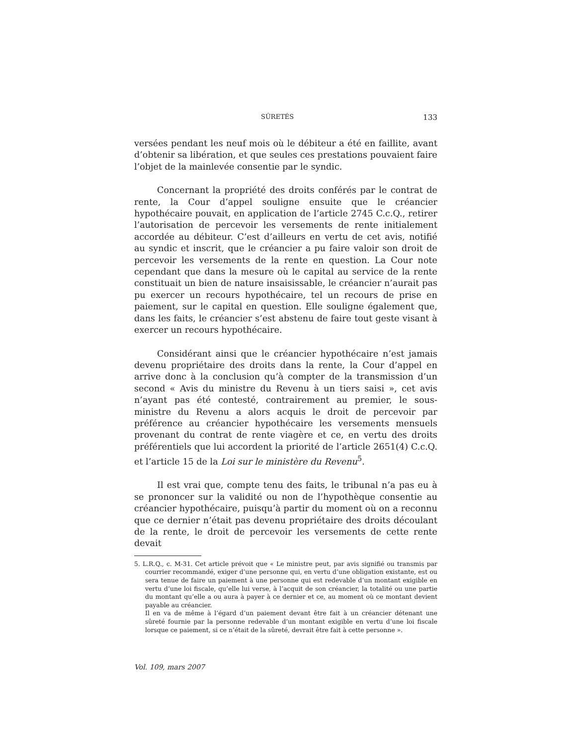SÛRETÉS 133
versées pendant les neuf mois où le débiteur a été en faillite, avant d’obtenir sa libération, et que seules ces prestations pouvaient faire l’objet de la mainlevée consentie par le syndic.
Concernant la propriété des droits conférés par le contrat de rente, la Cour d’appel souligne ensuite que le créancier hypothécaire pouvait, en application de l’article 2745 C.c.Q., retirer l’autorisation de percevoir les versements de rente initialement accordée au débiteur. C’est d’ailleurs en vertu de cet avis, notifié au syndic et inscrit, que le créancier a pu faire valoir son droit de percevoir les versements de la rente en question. La Cour note cependant que dans la mesure où le capital au service de la rente constituait un bien de nature insaisissable, le créancier n’aurait pas pu exercer un recours hypothécaire, tel un recours de prise en paiement, sur le capital en question. Elle souligne également que, dans les faits, le créancier s’est abstenu de faire tout geste visant à exercer un recours hypothécaire.
Considérant ainsi que le créancier hypothécaire n’est jamais devenu propriétaire des droits dans la rente, la Cour d’appel en arrive donc à la conclusion qu’à compter de la transmission d’un second « Avis du ministre du Revenu à un tiers saisi », cet avis n’ayant pas été contesté, contrairement au premier, le sous-ministre du Revenu a alors acquis le droit de percevoir par préférence au créancier hypothécaire les versements mensuels provenant du contrat de rente viagère et ce, en vertu des droits préférentiels que lui accordent la priorité de l’article 2651(4) C.c.Q. et l’article 15 de la Loi sur le ministère du Revenu<sup>5</sup>.
Il est vrai que, compte tenu des faits, le tribunal n’a pas eu à se prononcer sur la validité ou non de l’hypothèque consentie au créancier hypothécaire, puisqu’à partir du moment où on a reconnu que ce dernier n’était pas devenu propriétaire des droits découlant de la rente, le droit de percevoir les versements de cette rente devait
5. L.R.Q., c. M-31. Cet article prévoit que « Le ministre peut, par avis signifié ou transmis par courrier recommandé, exiger d’une personne qui, en vertu d’une obligation existante, est ou sera tenue de faire un paiement à une personne qui est redevable d’un montant exigible en vertu d’une loi fiscale, qu’elle lui verse, à l’acquit de son créancier, la totalité ou une partie du montant qu’elle a ou aura à payer à ce dernier et ce, au moment où ce montant devient payable au créancier.
Il en va de même à l’égard d’un paiement devant être fait à un créancier détenant une sûreté fournie par la personne redevable d’un montant exigible en vertu d’une loi fiscale lorsque ce paiement, si ce n’était de la sûreté, devrait être fait à cette personne ».
Vol. 109, mars 2007